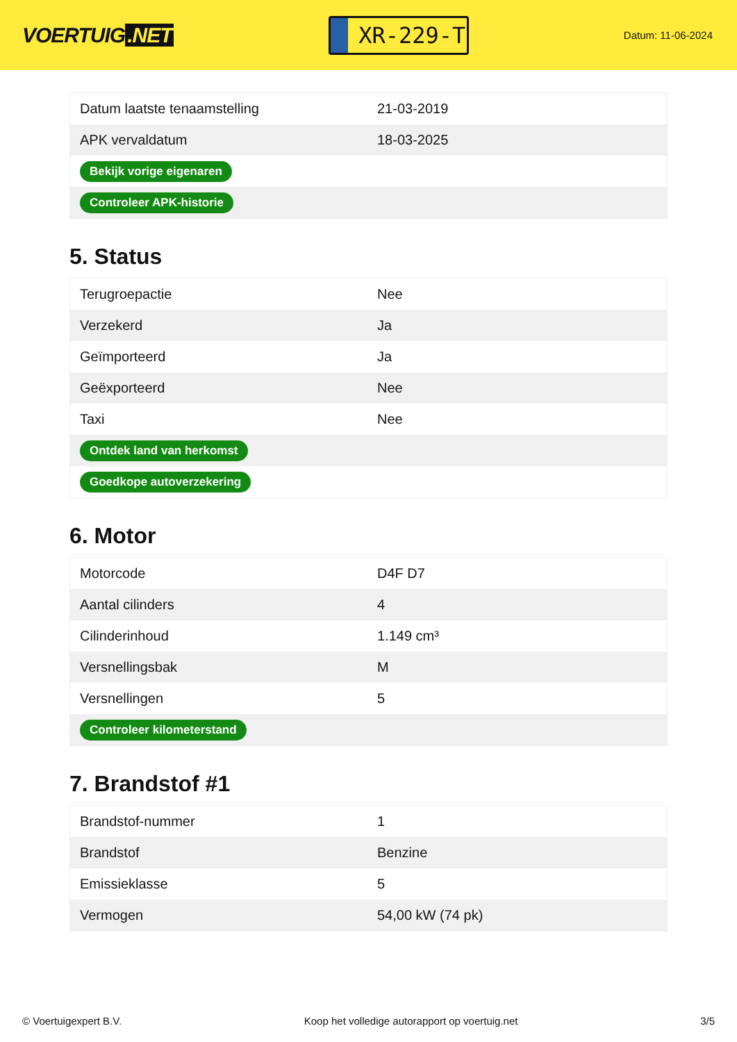VOERTUIG.NET
XR-229-T
Datum: 11-06-2024
| Datum laatste tenaamstelling | 21-03-2019 |
| APK vervaldatum | 18-03-2025 |
| Bekijk vorige eigenaren | |
| Controleer APK-historie | |
5. Status
| Terugroepactie | Nee |
| Verzekerd | Ja |
| Geïmporteerd | Ja |
| Geëxporteerd | Nee |
| Taxi | Nee |
| Ontdek land van herkomst | |
| Goedkope autoverzekering | |
6. Motor
| Motorcode | D4F D7 |
| Aantal cilinders | 4 |
| Cilinderinhoud | 1.149 cm³ |
| Versnellingsbak | M |
| Versnellingen | 5 |
| Controleer kilometerstand | |
7. Brandstof #1
| Brandstof-nummer | 1 |
| Brandstof | Benzine |
| Emissieklasse | 5 |
| Vermogen | 54,00 kW (74 pk) |
© Voertuigexpert B.V. Koop het volledige autorapport op voertuig.net 3/5